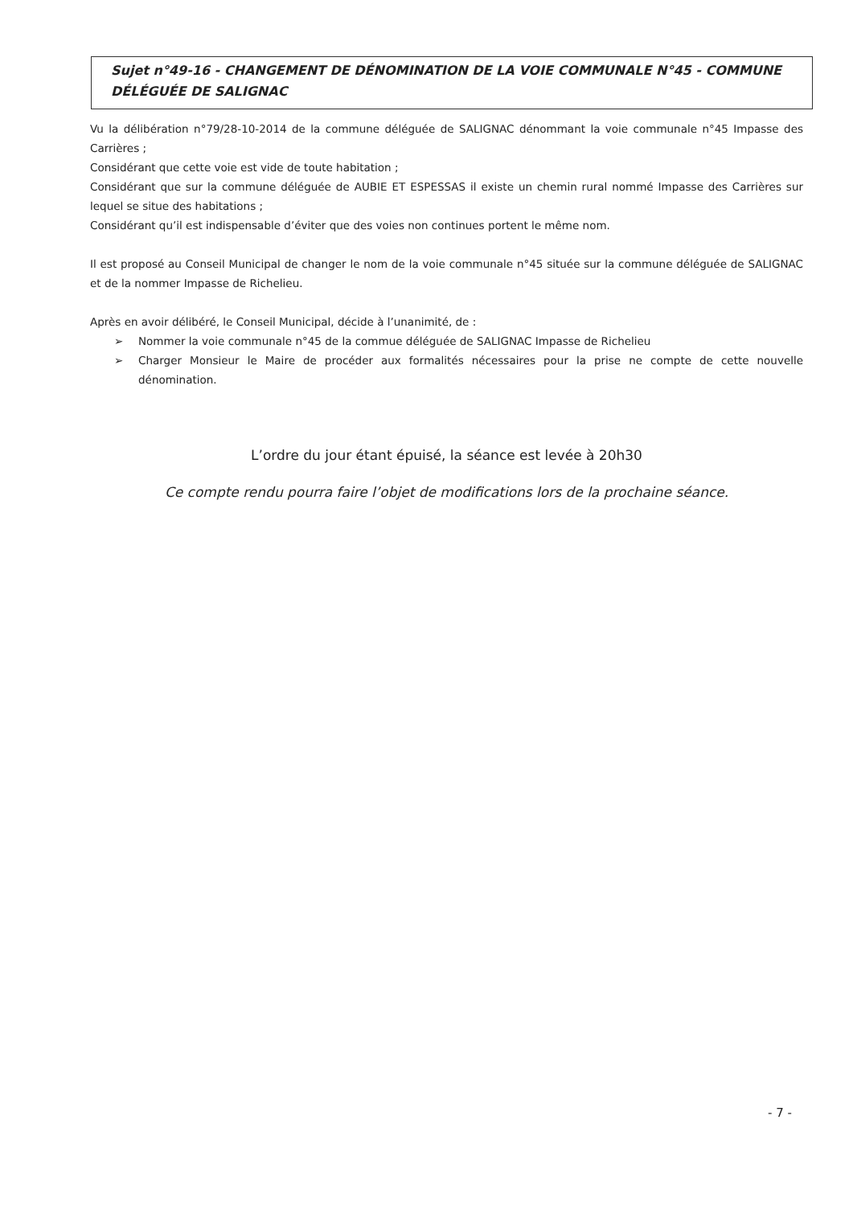Sujet n°49-16 - CHANGEMENT DE DÉNOMINATION DE LA VOIE COMMUNALE N°45 - COMMUNE DÉLÉGUÉE DE SALIGNAC
Vu la délibération n°79/28-10-2014 de la commune déléguée de SALIGNAC dénommant la voie communale n°45 Impasse des Carrières ;
Considérant que cette voie est vide de toute habitation ;
Considérant que sur la commune déléguée de AUBIE ET ESPESSAS il existe un chemin rural nommé Impasse des Carrières sur lequel se situe des habitations ;
Considérant qu’il est indispensable d’éviter que des voies non continues portent le même nom.
Il est proposé au Conseil Municipal de changer le nom de la voie communale n°45 située sur la commune déléguée de SALIGNAC et de la nommer Impasse de Richelieu.
Après en avoir délibéré, le Conseil Municipal, décide à l’unanimité, de :
➢ Nommer la voie communale n°45 de la commue déléguée de SALIGNAC Impasse de Richelieu
➢ Charger Monsieur le Maire de procéder aux formalités nécessaires pour la prise ne compte de cette nouvelle dénomination.
L’ordre du jour étant épuisé, la séance est levée à 20h30
Ce compte rendu pourra faire l’objet de modifications lors de la prochaine séance.
- 7 -